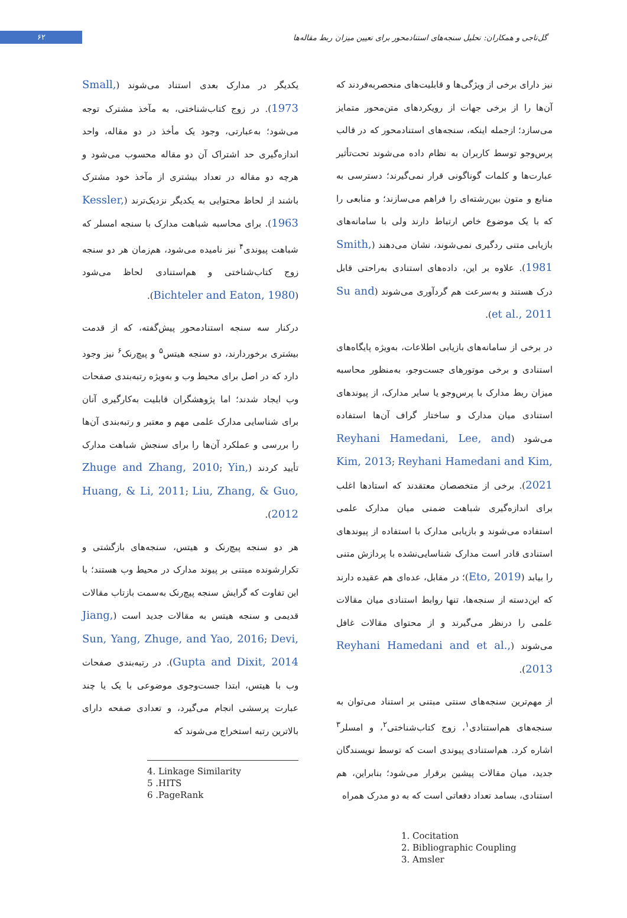گل‌تاجی و همکاران: تحلیل سنجه‌های استنادمحور برای تعیین میزان ربط مقاله‌ها
۶۲
نیز دارای برخی از ویژگی‌ها و قابلیت‌های منحصربه‌فردند که آن‌ها را از برخی جهات از رویکردهای متن‌محور متمایز می‌سازد؛ ازجمله اینکه، سنجه‌های استنادمحور که در قالب پرس‌وجو توسط کاربران به نظام داده می‌شوند تحت‌تأثیر عبارت‌ها و کلمات گوناگونی قرار نمی‌گیرند؛ دسترسی به منابع و متون بین‌رشته‌ای را فراهم می‌سازند؛ و منابعی را که با یک موضوع خاص ارتباط دارند ولی با سامانه‌های بازیابی متنی ردگیری نمی‌شوند، نشان می‌دهند (Smith, 1981). علاوه بر این، داده‌های استنادی به‌راحتی قابل درک هستند و به‌سرعت هم گردآوری می‌شوند (Su and et al., 2011).
در برخی از سامانه‌های بازیابی اطلاعات، به‌ویژه پایگاه‌های استنادی و برخی موتورهای جست‌وجو، به‌منظور محاسبه میزان ربط مدارک با پرس‌وجو یا سایر مدارک، از پیوندهای استنادی میان مدارک و ساختار گراف آن‌ها استفاده می‌شود (Reyhani Hamedani, Lee, and Kim, 2013; Reyhani Hamedani and Kim, 2021). برخی از متخصصان معتقدند که استادها اغلب برای اندازه‌گیری شباهت ضمنی میان مدارک علمی استفاده می‌شوند و بازیابی مدارک با استفاده از پیوندهای استنادی قادر است مدارک شناسایی‌نشده با پردازش متنی را بیابد (Eto, 2019)؛ در مقابل، عده‌ای هم عقیده دارند که این‌دسته از سنجه‌ها، تنها روابط استنادی میان مقالات علمی را درنظر می‌گیرند و از محتوای مقالات غافل می‌شوند (Reyhani Hamedani and et al., 2013).
از مهم‌ترین سنجه‌های سنتی مبتنی بر استناد می‌توان به سنجه‌های هم‌استنادی<sup>۱</sup>، زوج کتاب‌شناختی<sup>۲</sup>، و امسلر<sup>۳</sup> اشاره کرد. هم‌استنادی پیوندی است که توسط نویسندگان جدید، میان مقالات پیشین برقرار می‌شود؛ بنابراین، هم استنادی، بسامد تعداد دفعاتی است که به دو مدرک همراه
1. Cocitation
2. Bibliographic Coupling
3. Amsler
یکدیگر در مدارک بعدی استناد می‌شوند (Small, 1973). در زوج کتاب‌شناختی، به مآخذ مشترک توجه می‌شود؛ به‌عبارتی، وجود یک مأخذ در دو مقاله، واحد اندازه‌گیری حد اشتراک آن دو مقاله محسوب می‌شود و هرچه دو مقاله در تعداد بیشتری از مآخذ خود مشترک باشند از لحاظ محتوایی به یکدیگر نزدیک‌ترند (Kessler, 1963). برای محاسبه شباهت مدارک با سنجه امسلر که شباهت پیوندی<sup>۴</sup> نیز نامیده می‌شود، هم‌زمان هر دو سنجه زوج کتاب‌شناختی و هم‌استنادی لحاظ می‌شود (Bichteler and Eaton, 1980).
درکنار سه سنجه استنادمحور پیش‌گفته، که از قدمت بیشتری برخوردارند، دو سنجه هیتس<sup>۵</sup> و پیچ‌رنک<sup>۶</sup> نیز وجود دارد که در اصل برای محیط وب و به‌ویژه رتبه‌بندی صفحات وب ایجاد شدند؛ اما پژوهشگران قابلیت به‌کارگیری آنان برای شناسایی مدارک علمی مهم و معتبر و رتبه‌بندی آن‌ها را بررسی و عملکرد آن‌ها را برای سنجش شباهت مدارک تأیید کردند (Zhuge and Zhang, 2010; Yin, Huang, & Li, 2011; Liu, Zhang, & Guo, 2012).
هر دو سنجه پیچ‌رنک و هیتس، سنجه‌های بازگشتی و تکرارشونده مبتنی بر پیوند مدارک در محیط وب هستند؛ با این تفاوت که گرایش سنجه پیچ‌رنک به‌سمت بازتاب مقالات قدیمی و سنجه هیتس به مقالات جدید است (Jiang, Sun, Yang, Zhuge, and Yao, 2016; Devi, Gupta and Dixit, 2014). در رتبه‌بندی صفحات وب با هیتس، ابتدا جست‌وجوی موضوعی با یک یا چند عبارت پرسشی انجام می‌گیرد، و تعدادی صفحه دارای بالاترین رتبه استخراج می‌شوند که
4. Linkage Similarity
5 .HITS
6 .PageRank